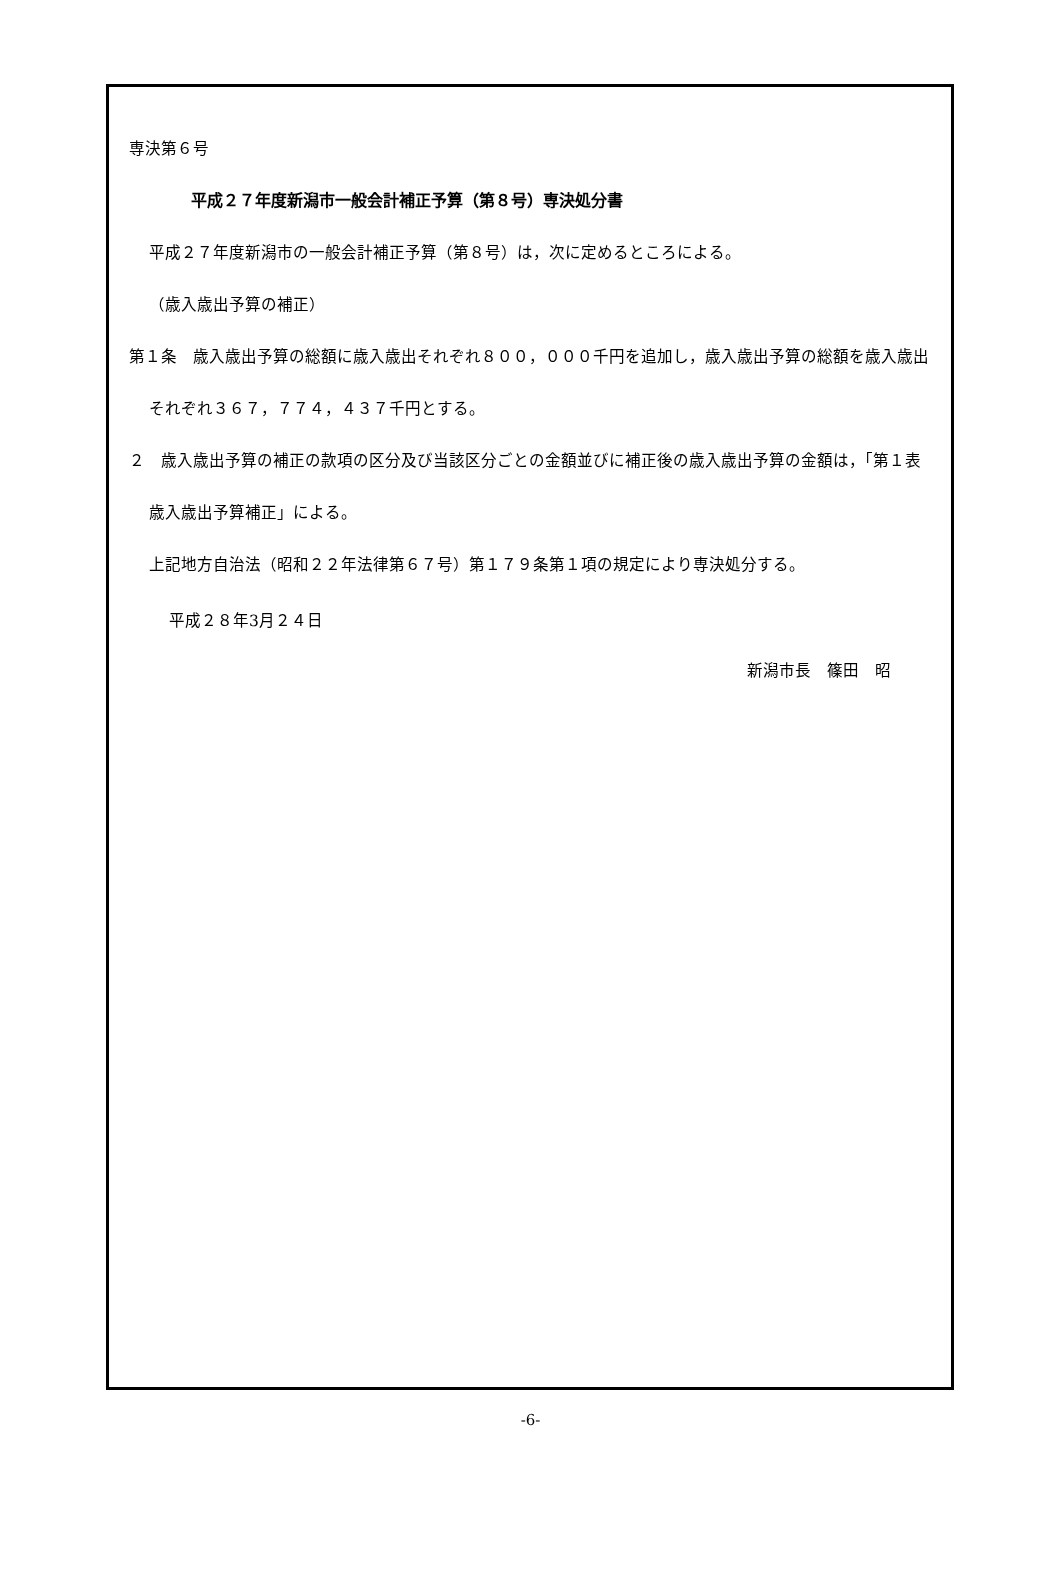専決第６号
平成２７年度新潟市一般会計補正予算（第８号）専決処分書
平成２７年度新潟市の一般会計補正予算（第８号）は，次に定めるところによる。
（歳入歳出予算の補正）
第１条　歳入歳出予算の総額に歳入歳出それぞれ８００，０００千円を追加し，歳入歳出予算の総額を歳入歳出それぞれ３６７，７７４，４３７千円とする。
２　歳入歳出予算の補正の款項の区分及び当該区分ごとの金額並びに補正後の歳入歳出予算の金額は，「第１表　歳入歳出予算補正」による。
上記地方自治法（昭和２２年法律第６７号）第１７９条第１項の規定により専決処分する。
平成２８年3月２４日
新潟市長　篠田　昭
-6-